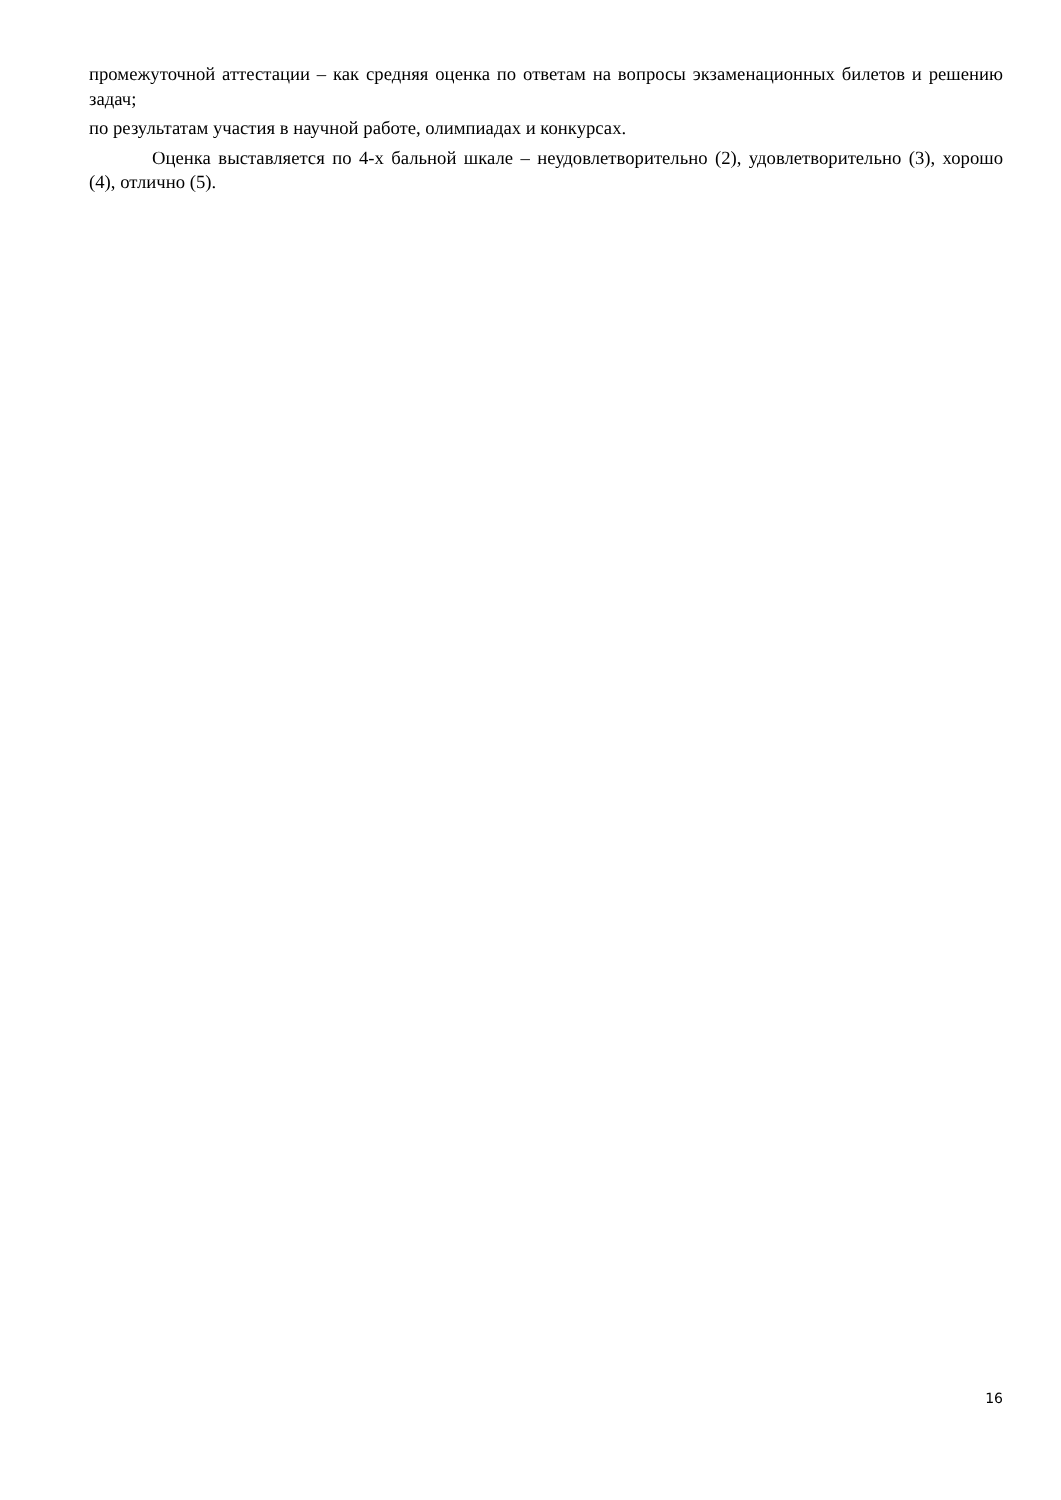промежуточной аттестации – как средняя оценка по ответам на вопросы экзаменационных билетов и решению задач;
по результатам участия в научной работе, олимпиадах и конкурсах.
Оценка выставляется по 4-х бальной шкале – неудовлетворительно (2), удовлетворительно (3), хорошо (4), отлично (5).
16